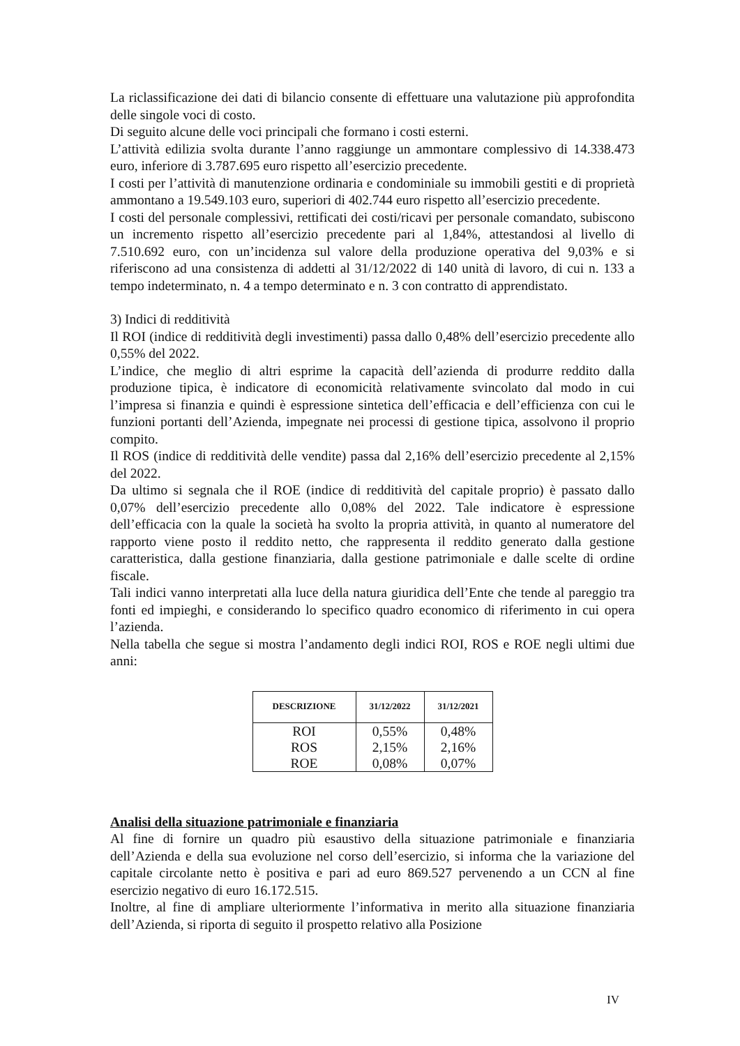La riclassificazione dei dati di bilancio consente di effettuare una valutazione più approfondita delle singole voci di costo.
Di seguito alcune delle voci principali che formano i costi esterni.
L’attività edilizia svolta durante l’anno raggiunge un ammontare complessivo di 14.338.473 euro, inferiore di 3.787.695 euro rispetto all’esercizio precedente.
I costi per l’attività di manutenzione ordinaria e condominiale su immobili gestiti e di proprietà ammontano a 19.549.103 euro, superiori di 402.744 euro rispetto all’esercizio precedente.
I costi del personale complessivi, rettificati dei costi/ricavi per personale comandato, subiscono un incremento rispetto all’esercizio precedente pari al 1,84%, attestandosi al livello di 7.510.692 euro, con un’incidenza sul valore della produzione operativa del 9,03% e si riferiscono ad una consistenza di addetti al 31/12/2022 di 140 unità di lavoro, di cui n. 133 a tempo indeterminato, n. 4 a tempo determinato e n. 3 con contratto di apprendistato.
3) Indici di redditività
Il ROI (indice di redditività degli investimenti) passa dallo 0,48% dell’esercizio precedente allo 0,55% del 2022.
L’indice, che meglio di altri esprime la capacità dell’azienda di produrre reddito dalla produzione tipica, è indicatore di economicità relativamente svincolato dal modo in cui l’impresa si finanzia e quindi è espressione sintetica dell’efficacia e dell’efficienza con cui le funzioni portanti dell’Azienda, impegnate nei processi di gestione tipica, assolvono il proprio compito.
Il ROS (indice di redditività delle vendite) passa dal 2,16% dell’esercizio precedente al 2,15% del 2022.
Da ultimo si segnala che il ROE (indice di redditività del capitale proprio) è passato dallo 0,07% dell’esercizio precedente allo 0,08% del 2022. Tale indicatore è espressione dell’efficacia con la quale la società ha svolto la propria attività, in quanto al numeratore del rapporto viene posto il reddito netto, che rappresenta il reddito generato dalla gestione caratteristica, dalla gestione finanziaria, dalla gestione patrimoniale e dalle scelte di ordine fiscale.
Tali indici vanno interpretati alla luce della natura giuridica dell’Ente che tende al pareggio tra fonti ed impieghi, e considerando lo specifico quadro economico di riferimento in cui opera l’azienda.
Nella tabella che segue si mostra l’andamento degli indici ROI, ROS e ROE negli ultimi due anni:
| DESCRIZIONE | 31/12/2022 | 31/12/2021 |
| --- | --- | --- |
| ROI | 0,55% | 0,48% |
| ROS | 2,15% | 2,16% |
| ROE | 0,08% | 0,07% |
Analisi della situazione patrimoniale e finanziaria
Al fine di fornire un quadro più esaustivo della situazione patrimoniale e finanziaria dell’Azienda e della sua evoluzione nel corso dell’esercizio, si informa che la variazione del capitale circolante netto è positiva e pari ad euro 869.527 pervenendo a un CCN al fine esercizio negativo di euro 16.172.515.
Inoltre, al fine di ampliare ulteriormente l’informativa in merito alla situazione finanziaria dell’Azienda, si riporta di seguito il prospetto relativo alla Posizione
IV